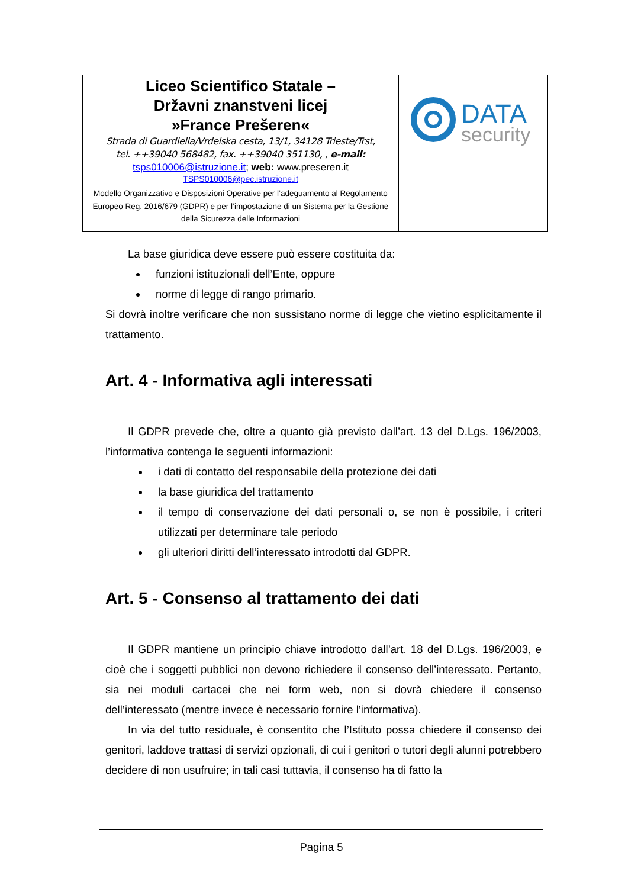| Liceo Scientifico Statale – Državni znanstveni licej »France Prešeren« Strada di Guardiella/Vrdelska cesta, 13/1, 34128 Trieste/Trst, tel. ++39040 568482, fax. ++39040 351130, , e-mail: tsps010006@istruzione.it ; web: www.preseren.it TSPS010006@pec.istruzione.it Modello Organizzativo e Disposizioni Operative per l’adeguamento al Regolamento Europeo Reg. 2016/679 (GDPR) e per l’impostazione di un Sistema per la Gestione della Sicurezza delle Informazioni | DATA security |
La base giuridica deve essere può essere costituita da:
funzioni istituzionali dell’Ente, oppure
norme di legge di rango primario.
Si dovrà inoltre verificare che non sussistano norme di legge che vietino esplicitamente il trattamento.
Art. 4 - Informativa agli interessati
Il GDPR prevede che, oltre a quanto già previsto dall’art. 13 del D.Lgs. 196/2003, l’informativa contenga le seguenti informazioni:
i dati di contatto del responsabile della protezione dei dati
la base giuridica del trattamento
il tempo di conservazione dei dati personali o, se non è possibile, i criteri utilizzati per determinare tale periodo
gli ulteriori diritti dell’interessato introdotti dal GDPR.
Art. 5 - Consenso al trattamento dei dati
Il GDPR mantiene un principio chiave introdotto dall’art. 18 del D.Lgs. 196/2003, e cioè che i soggetti pubblici non devono richiedere il consenso dell’interessato. Pertanto, sia nei moduli cartacei che nei form web, non si dovrà chiedere il consenso dell’interessato (mentre invece è necessario fornire l’informativa).
In via del tutto residuale, è consentito che l’Istituto possa chiedere il consenso dei genitori, laddove trattasi di servizi opzionali, di cui i genitori o tutori degli alunni potrebbero decidere di non usufruire; in tali casi tuttavia, il consenso ha di fatto la
Pagina 5